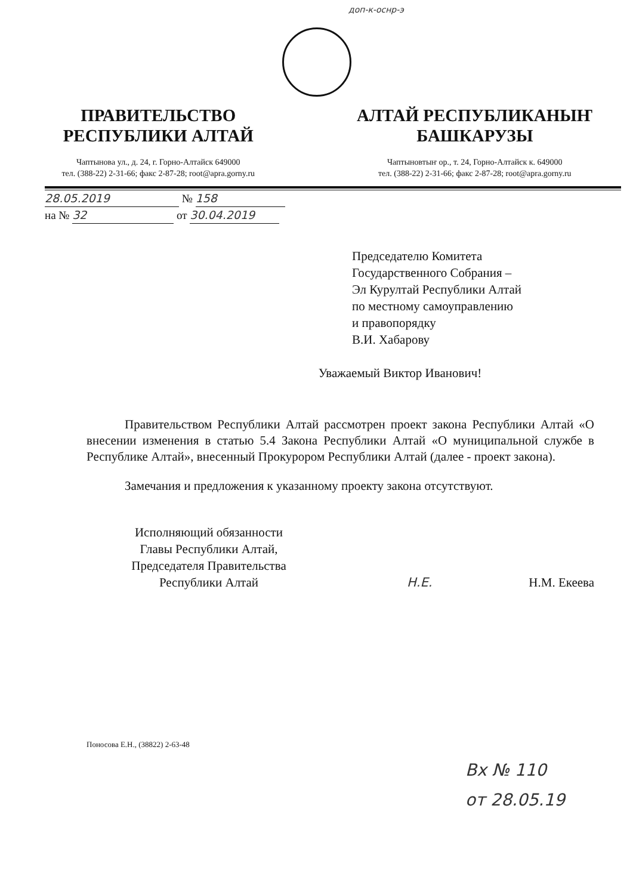доп-к-оснр-э
ПРАВИТЕЛЬСТВО
РЕСПУБЛИКИ АЛТАЙ
Чаптынова ул., д. 24, г. Горно-Алтайск 649000
тел. (388-22) 2-31-66; факс 2-87-28; root@apra.gorny.ru
АЛТАЙ РЕСПУБЛИКАНЫҤ
БАШКАРУЗЫ
Чаптыновтыҥ ор., т. 24, Горно-Алтайск к. 649000
тел. (388-22) 2-31-66; факс 2-87-28; root@apra.gorny.ru
28.05.2019 № 158
на № 32 от 30.04.2019
Председателю Комитета
Государственного Собрания –
Эл Курултай Республики Алтай
по местному самоуправлению
и правопорядку
В.И. Хабарову
Уважаемый Виктор Иванович!
Правительством Республики Алтай рассмотрен проект закона Республики Алтай «О внесении изменения в статью 5.4 Закона Республики Алтай «О муниципальной службе в Республике Алтай», внесенный Прокурором Республики Алтай (далее - проект закона).
Замечания и предложения к указанному проекту закона отсутствуют.
Исполняющий обязанности
Главы Республики Алтай,
Председателя Правительства
Республики Алтай
Н.Е.
Н.М. Екеева
Поносова Е.Н., (38822) 2-63-48
Вх № 110
от 28.05.19